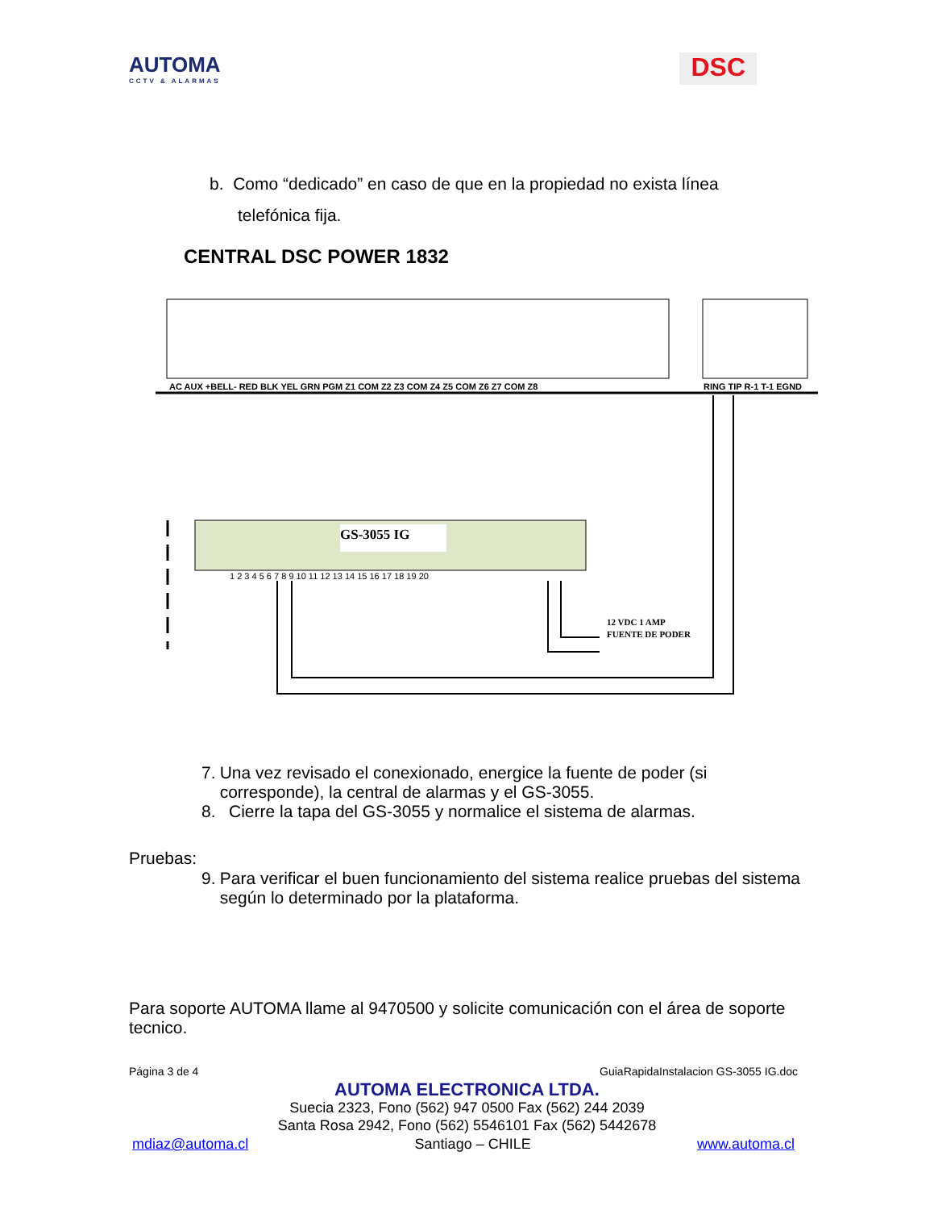AUTOMA
CCTV & ALARMAS
DSC
b. Como “dedicado” en caso de que en la propiedad no exista línea
telefónica fija.
CENTRAL DSC POWER 1832
AC AUX +BELL- RED BLK YEL GRN PGM Z1 COM Z2 Z3 COM Z4 Z5 COM Z6 Z7 COM Z8
RING TIP R-1 T-1 EGND
GS-3055 IG
1 2 3 4 5 6 7 8 9 10 11 12 13 14 15 16 17 18 19 20
12 VDC 1 AMP
FUENTE DE PODER
7. Una vez revisado el conexionado, energice la fuente de poder (si corresponde), la central de alarmas y el GS-3055.
8. Cierre la tapa del GS-3055 y normalice el sistema de alarmas.
Pruebas:
9. Para verificar el buen funcionamiento del sistema realice pruebas del sistema según lo determinado por la plataforma.
Para soporte AUTOMA llame al 9470500 y solicite comunicación con el área de soporte tecnico.
Página 3 de 4 GuiaRapidaInstalacion GS-3055 IG.doc
AUTOMA ELECTRONICA LTDA.
Suecia 2323, Fono (562) 947 0500 Fax (562) 244 2039
Santa Rosa 2942, Fono (562) 5546101 Fax (562) 5442678
mdiaz@automa.cl Santiago – CHILE www.automa.cl